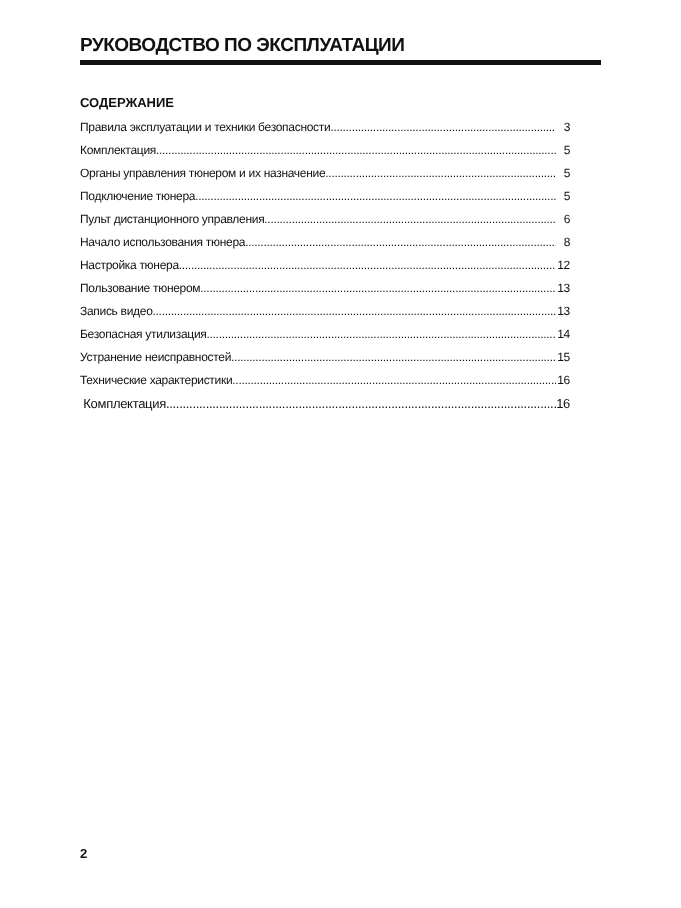РУКОВОДСТВО ПО ЭКСПЛУАТАЦИИ
СОДЕРЖАНИЕ
Правила эксплуатации и техники безопасности 3
Комплектация 5
Органы управления тюнером и их назначение 5
Подключение тюнера 5
Пульт дистанционного управления 6
Начало использования тюнера 8
Настройка тюнера 12
Пользование тюнером 13
Запись видео 13
Безопасная утилизация 14
Устранение неисправностей 15
Технические характеристики 16
Комплектация 16
2